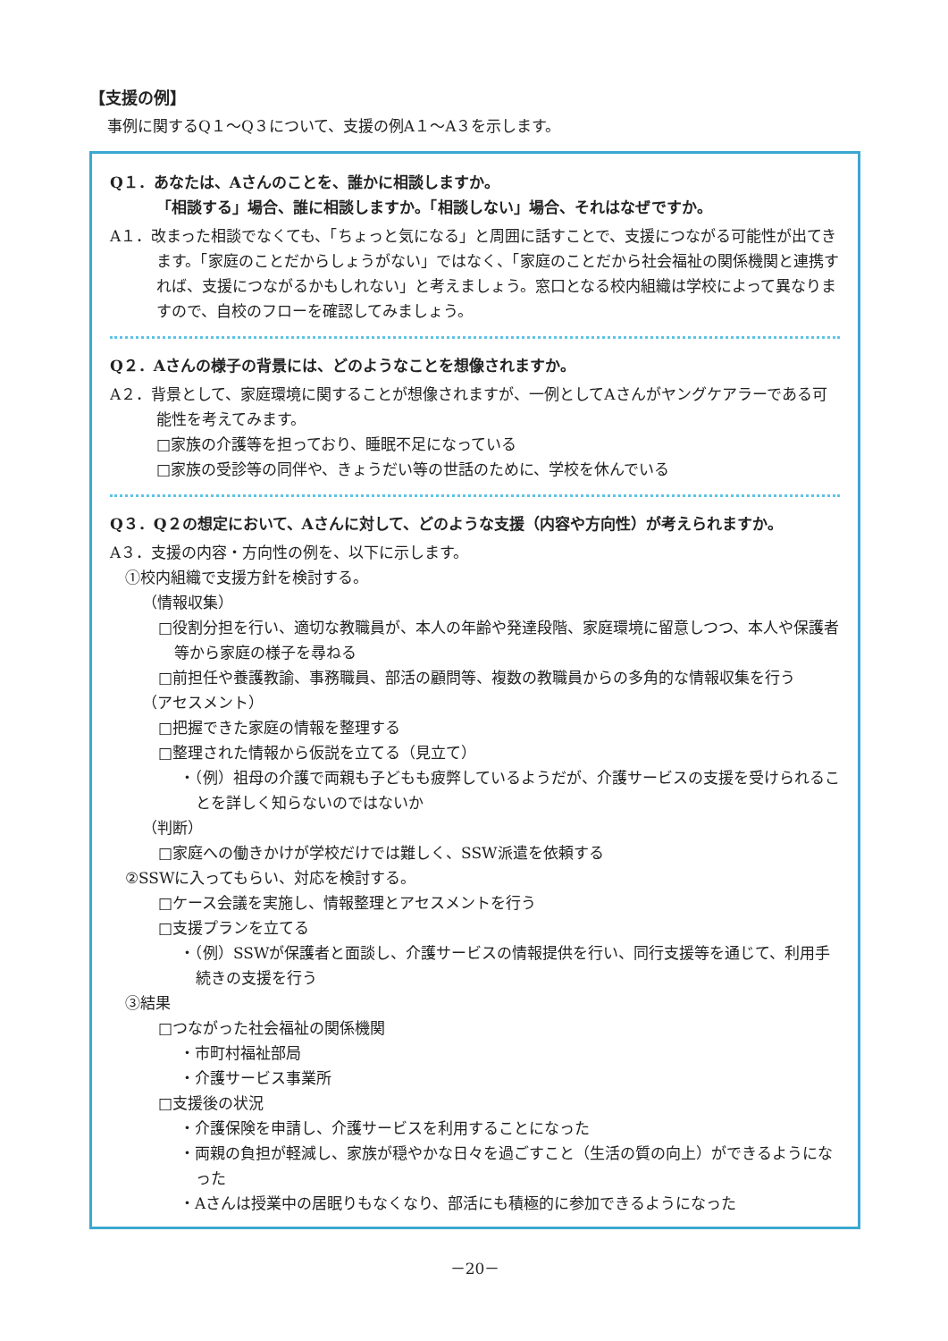【支援の例】
事例に関するQ１～Q３について、支援の例A１～A３を示します。
Q１．あなたは、Aさんのことを、誰かに相談しますか。
「相談する」場合、誰に相談しますか。「相談しない」場合、それはなぜですか。
A１．改まった相談でなくても、「ちょっと気になる」と周囲に話すことで、支援につながる可能性が出てきます。「家庭のことだからしょうがない」ではなく、「家庭のことだから社会福祉の関係機関と連携すれば、支援につながるかもしれない」と考えましょう。窓口となる校内組織は学校によって異なりますので、自校のフローを確認してみましょう。
Q２．Aさんの様子の背景には、どのようなことを想像されますか。
A２．背景として、家庭環境に関することが想像されますが、一例としてAさんがヤングケアラーである可能性を考えてみます。
□家族の介護等を担っており、睡眠不足になっている
□家族の受診等の同伴や、きょうだい等の世話のために、学校を休んでいる
Q３．Q２の想定において、Aさんに対して、どのような支援（内容や方向性）が考えられますか。
A３．支援の内容・方向性の例を、以下に示します。
①校内組織で支援方針を検討する。
（情報収集）
□役割分担を行い、適切な教職員が、本人の年齢や発達段階、家庭環境に留意しつつ、本人や保護者等から家庭の様子を尋ねる
□前担任や養護教諭、事務職員、部活の顧問等、複数の教職員からの多角的な情報収集を行う
（アセスメント）
□把握できた家庭の情報を整理する
□整理された情報から仮説を立てる（見立て）
・（例）祖母の介護で両親も子どもも疲弊しているようだが、介護サービスの支援を受けられることを詳しく知らないのではないか
（判断）
□家庭への働きかけが学校だけでは難しく、SSW派遣を依頼する
②SSWに入ってもらい、対応を検討する。
□ケース会議を実施し、情報整理とアセスメントを行う
□支援プランを立てる
・（例）SSWが保護者と面談し、介護サービスの情報提供を行い、同行支援等を通じて、利用手続きの支援を行う
③結果
□つながった社会福祉の関係機関
・市町村福祉部局
・介護サービス事業所
□支援後の状況
・介護保険を申請し、介護サービスを利用することになった
・両親の負担が軽減し、家族が穏やかな日々を過ごすこと（生活の質の向上）ができるようになった
・Aさんは授業中の居眠りもなくなり、部活にも積極的に参加できるようになった
－20－